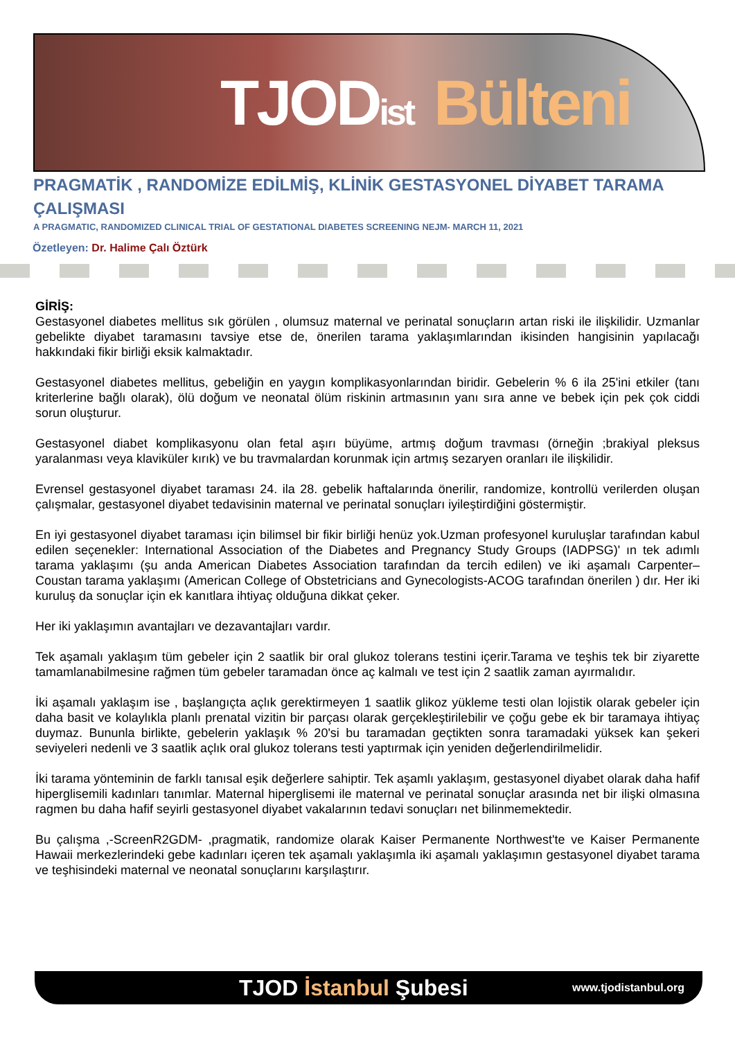TJOD ist Bülteni
PRAGMATİK , RANDOMİZE EDİLMİŞ, KLİNİK GESTASYONEL DİYABET TARAMA ÇALIŞMASI
A PRAGMATIC, RANDOMIZED CLINICAL TRIAL OF GESTATIONAL DIABETES SCREENING NEJM- MARCH 11, 2021
Özetleyen: Dr. Halime Çalı Öztürk
GİRİŞ:
Gestasyonel diabetes mellitus sık görülen , olumsuz maternal ve perinatal sonuçların artan riski ile ilişkilidir. Uzmanlar gebelikte diyabet taramasını tavsiye etse de, önerilen tarama yaklaşımlarından ikisinden hangisinin yapılacağı hakkındaki fikir birliği eksik kalmaktadır.
Gestasyonel diabetes mellitus, gebeliğin en yaygın komplikasyonlarından biridir. Gebelerin % 6 ila 25'ini etkiler (tanı kriterlerine bağlı olarak), ölü doğum ve neonatal ölüm riskinin artmasının yanı sıra anne ve bebek için pek çok ciddi sorun oluşturur.
Gestasyonel diabet komplikasyonu olan fetal aşırı büyüme, artmış doğum travması (örneğin ;brakiyal pleksus yaralanması veya klaviküler kırık) ve bu travmalardan korunmak için artmış sezaryen oranları ile ilişkilidir.
Evrensel gestasyonel diyabet taraması 24. ila 28. gebelik haftalarında önerilir, randomize, kontrollü verilerden oluşan çalışmalar, gestasyonel diyabet tedavisinin maternal ve perinatal sonuçları iyileştirdiğini göstermiştir.
En iyi gestasyonel diyabet taraması için bilimsel bir fikir birliği henüz yok.Uzman profesyonel kuruluşlar tarafından kabul edilen seçenekler: International Association of the Diabetes and Pregnancy Study Groups (IADPSG)' ın tek adımlı tarama yaklaşımı (şu anda American Diabetes Association tarafından da tercih edilen) ve iki aşamalı Carpenter–Coustan tarama yaklaşımı (American College of Obstetricians and Gynecologists-ACOG tarafından önerilen ) dır. Her iki kuruluş da sonuçlar için ek kanıtlara ihtiyaç olduğuna dikkat çeker.
Her iki yaklaşımın avantajları ve dezavantajları vardır.
Tek aşamalı yaklaşım tüm gebeler için 2 saatlik bir oral glukoz tolerans testini içerir.Tarama ve teşhis tek bir ziyarette tamamlanabilmesine rağmen tüm gebeler taramadan önce aç kalmalı ve test için 2 saatlik zaman ayırmalıdır.
İki aşamalı yaklaşım ise , başlangıçta açlık gerektirmeyen 1 saatlik glikoz yükleme testi olan lojistik olarak gebeler için daha basit ve kolaylıkla planlı prenatal vizitin bir parçası olarak gerçekleştirilebilir ve çoğu gebe ek bir taramaya ihtiyaç duymaz. Bununla birlikte, gebelerin yaklaşık % 20'si bu taramadan geçtikten sonra taramadaki yüksek kan şekeri seviyeleri nedenli ve 3 saatlik açlık oral glukoz tolerans testi yaptırmak için yeniden değerlendirilmelidir.
İki tarama yönteminin de farklı tanısal eşik değerlere sahiptir. Tek aşamlı yaklaşım, gestasyonel diyabet olarak daha hafif hiperglisemili kadınları tanımlar. Maternal hiperglisemi ile maternal ve perinatal sonuçlar arasında net bir ilişki olmasına ragmen bu daha hafif seyirli gestasyonel diyabet vakalarının tedavi sonuçları net bilinmemektedir.
Bu çalışma ,-ScreenR2GDM- ,pragmatik, randomize olarak Kaiser Permanente Northwest'te ve Kaiser Permanente Hawaii merkezlerindeki gebe kadınları içeren tek aşamalı yaklaşımla iki aşamalı yaklaşımın gestasyonel diyabet tarama ve teşhisindeki maternal ve neonatal sonuçlarını karşılaştırır.
TJOD İstanbul Şubesi
www.tjodistanbul.org